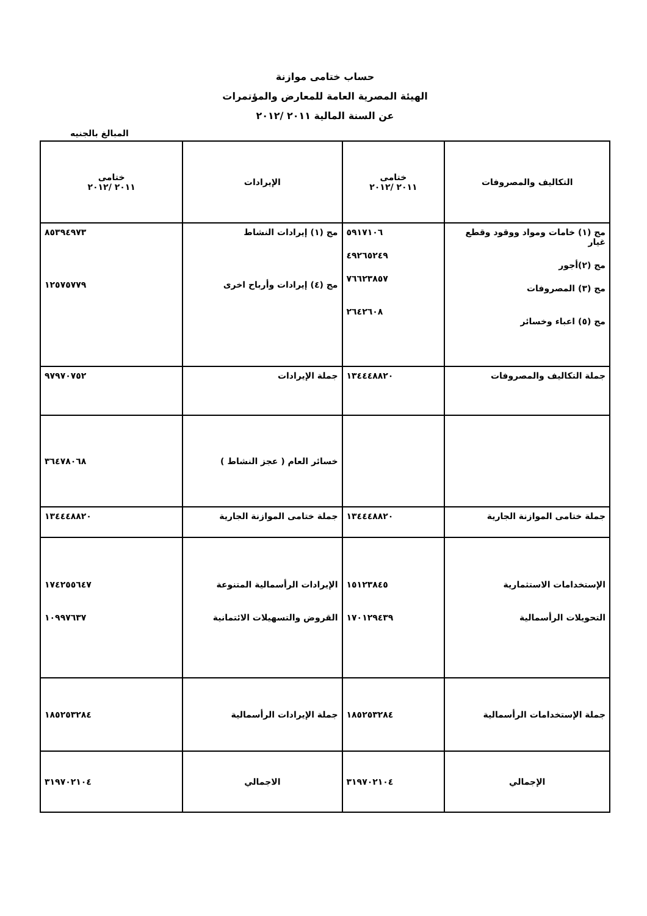حساب ختامى موازنة
الهيئة المصرية العامة للمعارض والمؤتمرات
عن السنة المالية ٢٠١١ /٢٠١٢
المبالغ بالجنيه
| التكاليف والمصروفات | ختامى ٢٠١١ /٢٠١٢ | الإيرادات | ختامى ٢٠١١ /٢٠١٢ |
| --- | --- | --- | --- |
| مج (١) خامات ومواد ووقود وقطع غيار مج (٢)أجور مج (٣) المصروفات مج (٥) اعباء وخسائر | ٥٩١٧١٠٦ ٤٩٢٦٥٢٤٩ ٧٦٦٢٣٨٥٧ ٢٦٤٢٦٠٨ | مج (١) إيرادات النشاط مج (٤) إيرادات وأرباح اخرى | ٨٥٣٩٤٩٧٣ ١٢٥٧٥٧٧٩ |
| جملة التكاليف والمصروفات | ١٣٤٤٤٨٨٢٠ | جملة الإيرادات | ٩٧٩٧٠٧٥٢ |
| | | خسائر العام ( عجز النشاط ) | ٣٦٤٧٨٠٦٨ |
| جملة ختامى الموازنة الجارية | ١٣٤٤٤٨٨٢٠ | جملة ختامى الموازنة الجارية | ١٣٤٤٤٨٨٢٠ |
| الإستخدامات الاستثمارية التحويلات الرأسمالية | ١٥١٢٣٨٤٥ ١٧٠١٢٩٤٣٩ | الإيرادات الرأسمالية المتنوعة القروض والتسهيلات الائتمانية | ١٧٤٢٥٥٦٤٧ ١٠٩٩٧٦٣٧ |
| جملة الإستخدامات الرأسمالية | ١٨٥٢٥٣٢٨٤ | جملة الإيرادات الرأسمالية | ١٨٥٢٥٣٢٨٤ |
| الإجمالي | ٣١٩٧٠٢١٠٤ | الاجمالي | ٣١٩٧٠٢١٠٤ |